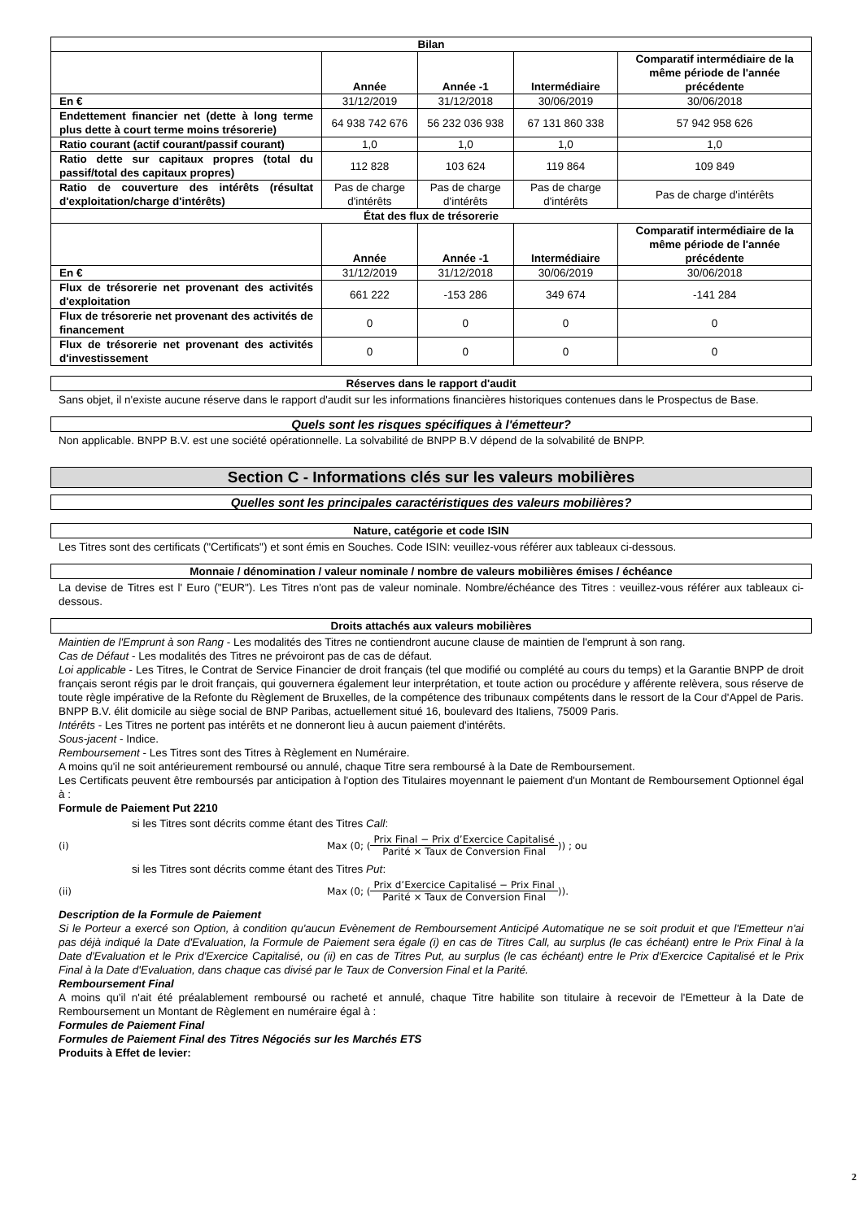| Bilan | | | | |
| --- | --- | --- | --- | --- |
| | Année | Année -1 | Intermédiaire | Comparatif intermédiaire de la même période de l'année précédente |
| En € | 31/12/2019 | 31/12/2018 | 30/06/2019 | 30/06/2018 |
| Endettement financier net (dette à long terme plus dette à court terme moins trésorerie) | 64 938 742 676 | 56 232 036 938 | 67 131 860 338 | 57 942 958 626 |
| Ratio courant (actif courant/passif courant) | 1,0 | 1,0 | 1,0 | 1,0 |
| Ratio dette sur capitaux propres (total du passif/total des capitaux propres) | 112 828 | 103 624 | 119 864 | 109 849 |
| Ratio de couverture des intérêts (résultat d'exploitation/charge d'intérêts) | Pas de charge d'intérêts | Pas de charge d'intérêts | Pas de charge d'intérêts | Pas de charge d'intérêts |
| État des flux de trésorerie | | | | |
| | Année | Année -1 | Intermédiaire | Comparatif intermédiaire de la même période de l'année précédente |
| En € | 31/12/2019 | 31/12/2018 | 30/06/2019 | 30/06/2018 |
| Flux de trésorerie net provenant des activités d'exploitation | 661 222 | -153 286 | 349 674 | -141 284 |
| Flux de trésorerie net provenant des activités de financement | 0 | 0 | 0 | 0 |
| Flux de trésorerie net provenant des activités d'investissement | 0 | 0 | 0 | 0 |
Réserves dans le rapport d'audit
Sans objet, il n'existe aucune réserve dans le rapport d'audit sur les informations financières historiques contenues dans le Prospectus de Base.
Quels sont les risques spécifiques à l'émetteur?
Non applicable. BNPP B.V. est une société opérationnelle. La solvabilité de BNPP B.V dépend de la solvabilité de BNPP.
Section C - Informations clés sur les valeurs mobilières
Quelles sont les principales caractéristiques des valeurs mobilières?
Nature, catégorie et code ISIN
Les Titres sont des certificats ("Certificats") et sont émis en Souches. Code ISIN: veuillez-vous référer aux tableaux ci-dessous.
Monnaie / dénomination / valeur nominale / nombre de valeurs mobilières émises / échéance
La devise de Titres est l' Euro ("EUR"). Les Titres n'ont pas de valeur nominale. Nombre/échéance des Titres : veuillez-vous référer aux tableaux ci-dessous.
Droits attachés aux valeurs mobilières
Maintien de l'Emprunt à son Rang - Les modalités des Titres ne contiendront aucune clause de maintien de l'emprunt à son rang.
Cas de Défaut - Les modalités des Titres ne prévoiront pas de cas de défaut.
Loi applicable - Les Titres, le Contrat de Service Financier de droit français (tel que modifié ou complété au cours du temps) et la Garantie BNPP de droit français seront régis par le droit français, qui gouvernera également leur interprétation, et toute action ou procédure y afférente relèvera, sous réserve de toute règle impérative de la Refonte du Règlement de Bruxelles, de la compétence des tribunaux compétents dans le ressort de la Cour d'Appel de Paris. BNPP B.V. élit domicile au siège social de BNP Paribas, actuellement situé 16, boulevard des Italiens, 75009 Paris.
Intérêts - Les Titres ne portent pas intérêts et ne donneront lieu à aucun paiement d'intérêts.
Sous-jacent - Indice.
Remboursement - Les Titres sont des Titres à Règlement en Numéraire.
A moins qu'il ne soit antérieurement remboursé ou annulé, chaque Titre sera remboursé à la Date de Remboursement.
Les Certificats peuvent être remboursés par anticipation à l'option des Titulaires moyennant le paiement d'un Montant de Remboursement Optionnel égal à :
Formule de Paiement Put 2210
si les Titres sont décrits comme étant des Titres Call:
(i) Max (0; ( Prix Final − Prix d’Exercice Capitalisé Parité × Taux de Conversion Final )) ; ou
si les Titres sont décrits comme étant des Titres Put:
(ii) Max (0; ( Prix d’Exercice Capitalisé − Prix Final Parité × Taux de Conversion Final )).
Description de la Formule de Paiement
Si le Porteur a exercé son Option, à condition qu'aucun Evènement de Remboursement Anticipé Automatique ne se soit produit et que l'Emetteur n'ai pas déjà indiqué la Date d'Evaluation, la Formule de Paiement sera égale (i) en cas de Titres Call, au surplus (le cas échéant) entre le Prix Final à la Date d'Evaluation et le Prix d'Exercice Capitalisé, ou (ii) en cas de Titres Put, au surplus (le cas échéant) entre le Prix d'Exercice Capitalisé et le Prix Final à la Date d'Evaluation, dans chaque cas divisé par le Taux de Conversion Final et la Parité.
Remboursement Final
A moins qu'il n'ait été préalablement remboursé ou racheté et annulé, chaque Titre habilite son titulaire à recevoir de l'Emetteur à la Date de Remboursement un Montant de Règlement en numéraire égal à :
Formules de Paiement Final
Formules de Paiement Final des Titres Négociés sur les Marchés ETS
Produits à Effet de levier:
2